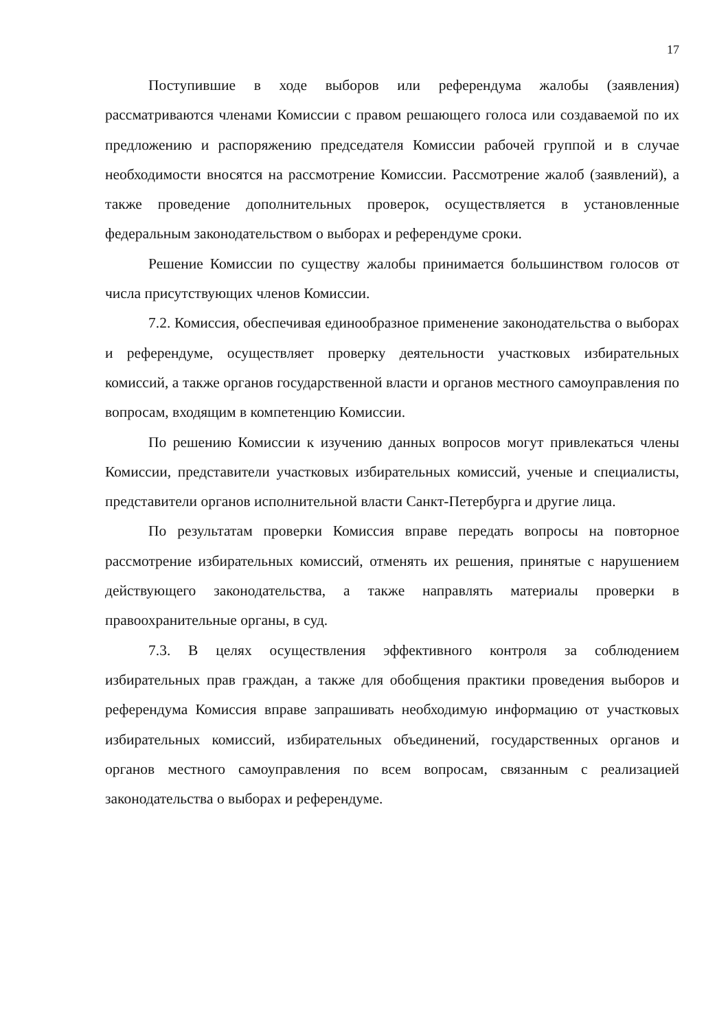17
Поступившие в ходе выборов или референдума жалобы (заявления) рассматриваются членами Комиссии с правом решающего голоса или создаваемой по их предложению и распоряжению председателя Комиссии рабочей группой и в случае необходимости вносятся на рассмотрение Комиссии. Рассмотрение жалоб (заявлений), а также проведение дополнительных проверок, осуществляется в установленные федеральным законодательством о выборах и референдуме сроки.
Решение Комиссии по существу жалобы принимается большинством голосов от числа присутствующих членов Комиссии.
7.2. Комиссия, обеспечивая единообразное применение законодательства о выборах и референдуме, осуществляет проверку деятельности участковых избирательных комиссий, а также органов государственной власти и органов местного самоуправления по вопросам, входящим в компетенцию Комиссии.
По решению Комиссии к изучению данных вопросов могут привлекаться члены Комиссии, представители участковых избирательных комиссий, ученые и специалисты, представители органов исполнительной власти Санкт-Петербурга и другие лица.
По результатам проверки Комиссия вправе передать вопросы на повторное рассмотрение избирательных комиссий, отменять их решения, принятые с нарушением действующего законодательства, а также направлять материалы проверки в правоохранительные органы, в суд.
7.3. В целях осуществления эффективного контроля за соблюдением избирательных прав граждан, а также для обобщения практики проведения выборов и референдума Комиссия вправе запрашивать необходимую информацию от участковых избирательных комиссий, избирательных объединений, государственных органов и органов местного самоуправления по всем вопросам, связанным с реализацией законодательства о выборах и референдуме.